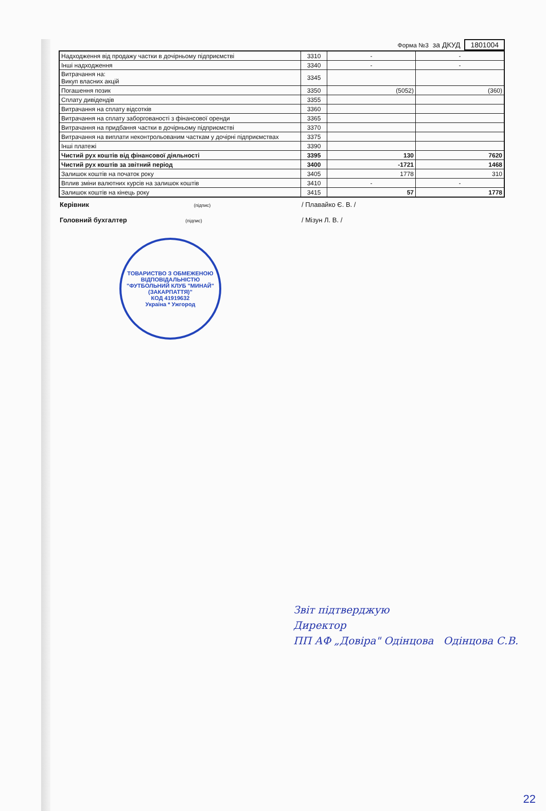Форма №3 за ДКУД 1801004
| Надходження від продажу частки в дочірньому підприємстві | 3310 | - | - |
| Інші надходження | 3340 | - | - |
| Витрачання на: Викуп власних акцій | 3345 | | |
| Погашення позик | 3350 | (5052) | (360) |
| Сплату дивідендів | 3355 | | |
| Витрачання на сплату відсотків | 3360 | | |
| Витрачання на сплату заборгованості з фінансової оренди | 3365 | | |
| Витрачання на придбання частки в дочірньому підприємстві | 3370 | | |
| Витрачання на виплати неконтрольованим часткам у дочірні підприємствах | 3375 | | |
| Інші платежі | 3390 | | |
| Чистий рух коштів від фінансової діяльності | 3395 | 130 | 7620 |
| Чистий рух коштів за звітний період | 3400 | -1721 | 1468 |
| Залишок коштів на початок року | 3405 | 1778 | 310 |
| Вплив зміни валютних курсів на залишок коштів | 3410 | - | - |
| Залишок коштів на кінець року | 3415 | 57 | 1778 |
Керівник (підпис) / Плавайко Є. В. /
Головний бухгалтер (підпис) / Мізун Л. В. /
ТОВАРИСТВО З ОБМЕЖЕНОЮ ВІДПОВІДАЛЬНІСТЮ
"ФУТБОЛЬНИЙ КЛУБ "МИНАЙ"(ЗАКАРПАТТЯ)"
КОД 41919632
Україна * Ужгород
Звіт підтверджую
Директор
ПП АФ „Довіра" Одінцова Одінцова С.В.
22